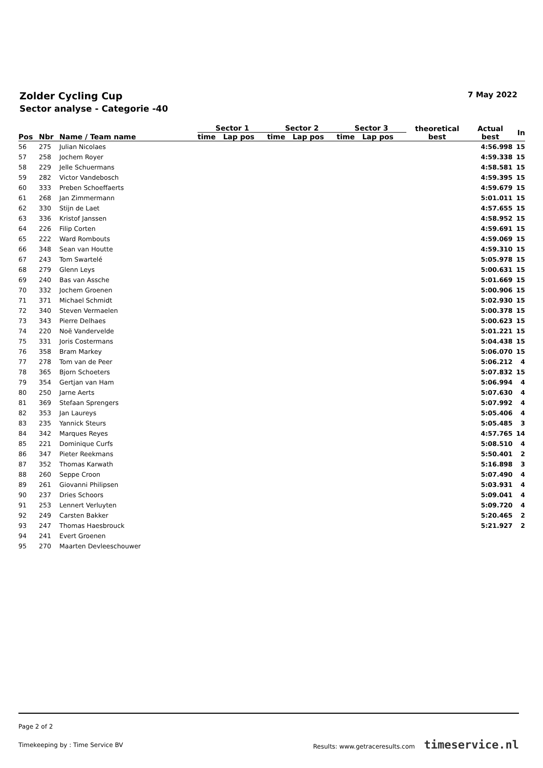Zolder Cycling Cup
Sector analyse - Categorie -40
7 May 2022
| | | | Sector 1 | | Sector 2 | | Sector 3 | | theoretical best | Actual best | In |
| --- | --- | --- | --- | --- | --- | --- | --- | --- | --- | --- | --- |
| Pos | Nbr | Name / Team name | time | Lap pos | time | Lap pos | time | Lap pos | | | |
| 56 | 275 | Julian Nicolaes | | | | | | | | 4:56.998 | 15 |
| 57 | 258 | Jochem Royer | | | | | | | | 4:59.338 | 15 |
| 58 | 229 | Jelle Schuermans | | | | | | | | 4:58.581 | 15 |
| 59 | 282 | Victor Vandebosch | | | | | | | | 4:59.395 | 15 |
| 60 | 333 | Preben Schoeffaerts | | | | | | | | 4:59.679 | 15 |
| 61 | 268 | Jan Zimmermann | | | | | | | | 5:01.011 | 15 |
| 62 | 330 | Stijn de Laet | | | | | | | | 4:57.655 | 15 |
| 63 | 336 | Kristof Janssen | | | | | | | | 4:58.952 | 15 |
| 64 | 226 | Filip Corten | | | | | | | | 4:59.691 | 15 |
| 65 | 222 | Ward Rombouts | | | | | | | | 4:59.069 | 15 |
| 66 | 348 | Sean van Houtte | | | | | | | | 4:59.310 | 15 |
| 67 | 243 | Tom Swartelé | | | | | | | | 5:05.978 | 15 |
| 68 | 279 | Glenn Leys | | | | | | | | 5:00.631 | 15 |
| 69 | 240 | Bas van Assche | | | | | | | | 5:01.669 | 15 |
| 70 | 332 | Jochem Groenen | | | | | | | | 5:00.906 | 15 |
| 71 | 371 | Michael Schmidt | | | | | | | | 5:02.930 | 15 |
| 72 | 340 | Steven Vermaelen | | | | | | | | 5:00.378 | 15 |
| 73 | 343 | Pierre Delhaes | | | | | | | | 5:00.623 | 15 |
| 74 | 220 | Noë Vandervelde | | | | | | | | 5:01.221 | 15 |
| 75 | 331 | Joris Costermans | | | | | | | | 5:04.438 | 15 |
| 76 | 358 | Bram Markey | | | | | | | | 5:06.070 | 15 |
| 77 | 278 | Tom van de Peer | | | | | | | | 5:06.212 | 4 |
| 78 | 365 | Bjorn Schoeters | | | | | | | | 5:07.832 | 15 |
| 79 | 354 | Gertjan van Ham | | | | | | | | 5:06.994 | 4 |
| 80 | 250 | Jarne Aerts | | | | | | | | 5:07.630 | 4 |
| 81 | 369 | Stefaan Sprengers | | | | | | | | 5:07.992 | 4 |
| 82 | 353 | Jan Laureys | | | | | | | | 5:05.406 | 4 |
| 83 | 235 | Yannick Steurs | | | | | | | | 5:05.485 | 3 |
| 84 | 342 | Marques Reyes | | | | | | | | 4:57.765 | 14 |
| 85 | 221 | Dominique Curfs | | | | | | | | 5:08.510 | 4 |
| 86 | 347 | Pieter Reekmans | | | | | | | | 5:50.401 | 2 |
| 87 | 352 | Thomas Karwath | | | | | | | | 5:16.898 | 3 |
| 88 | 260 | Seppe Croon | | | | | | | | 5:07.490 | 4 |
| 89 | 261 | Giovanni Philipsen | | | | | | | | 5:03.931 | 4 |
| 90 | 237 | Dries Schoors | | | | | | | | 5:09.041 | 4 |
| 91 | 253 | Lennert Verluyten | | | | | | | | 5:09.720 | 4 |
| 92 | 249 | Carsten Bakker | | | | | | | | 5:20.465 | 2 |
| 93 | 247 | Thomas Haesbrouck | | | | | | | | 5:21.927 | 2 |
| 94 | 241 | Evert Groenen | | | | | | | | | |
| 95 | 270 | Maarten Devleeschouwer | | | | | | | | | |
Page 2 of 2
Timekeeping by : Time Service BV Results: www.getraceresults.com timeservice.nl